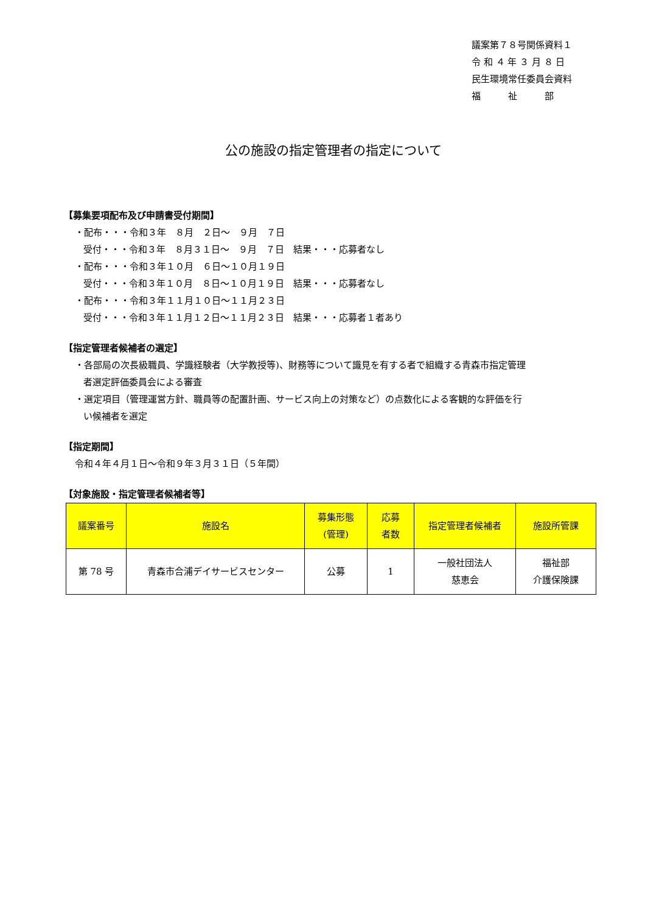議案第７８号関係資料１
令 和 ４ 年 ３ 月 ８ 日
民生環境常任委員会資料
福　　　祉　　　部
公の施設の指定管理者の指定について
【募集要項配布及び申請書受付期間】
・配布・・・令和３年　８月　２日～　９月　７日
受付・・・令和３年　８月３１日～　９月　７日　結果・・・応募者なし
・配布・・・令和３年１０月　６日～１０月１９日
受付・・・令和３年１０月　８日～１０月１９日　結果・・・応募者なし
・配布・・・令和３年１１月１０日～１１月２３日
受付・・・令和３年１１月１２日～１１月２３日　結果・・・応募者１者あり
【指定管理者候補者の選定】
・各部局の次長級職員、学識経験者（大学教授等)、財務等について識見を有する者で組織する青森市指定管理
者選定評価委員会による審査
・選定項目（管理運営方針、職員等の配置計画、サービス向上の対策など）の点数化による客観的な評価を行
い候補者を選定
【指定期間】
令和４年４月１日～令和９年３月３１日（５年間）
【対象施設・指定管理者候補者等】
| 議案番号 | 施設名 | 募集形態 (管理) | 応募 者数 | 指定管理者候補者 | 施設所管課 |
| --- | --- | --- | --- | --- | --- |
| 第 78 号 | 青森市合浦デイサービスセンター | 公募 | 1 | 一般社団法人 慈恵会 | 福祉部 介護保険課 |